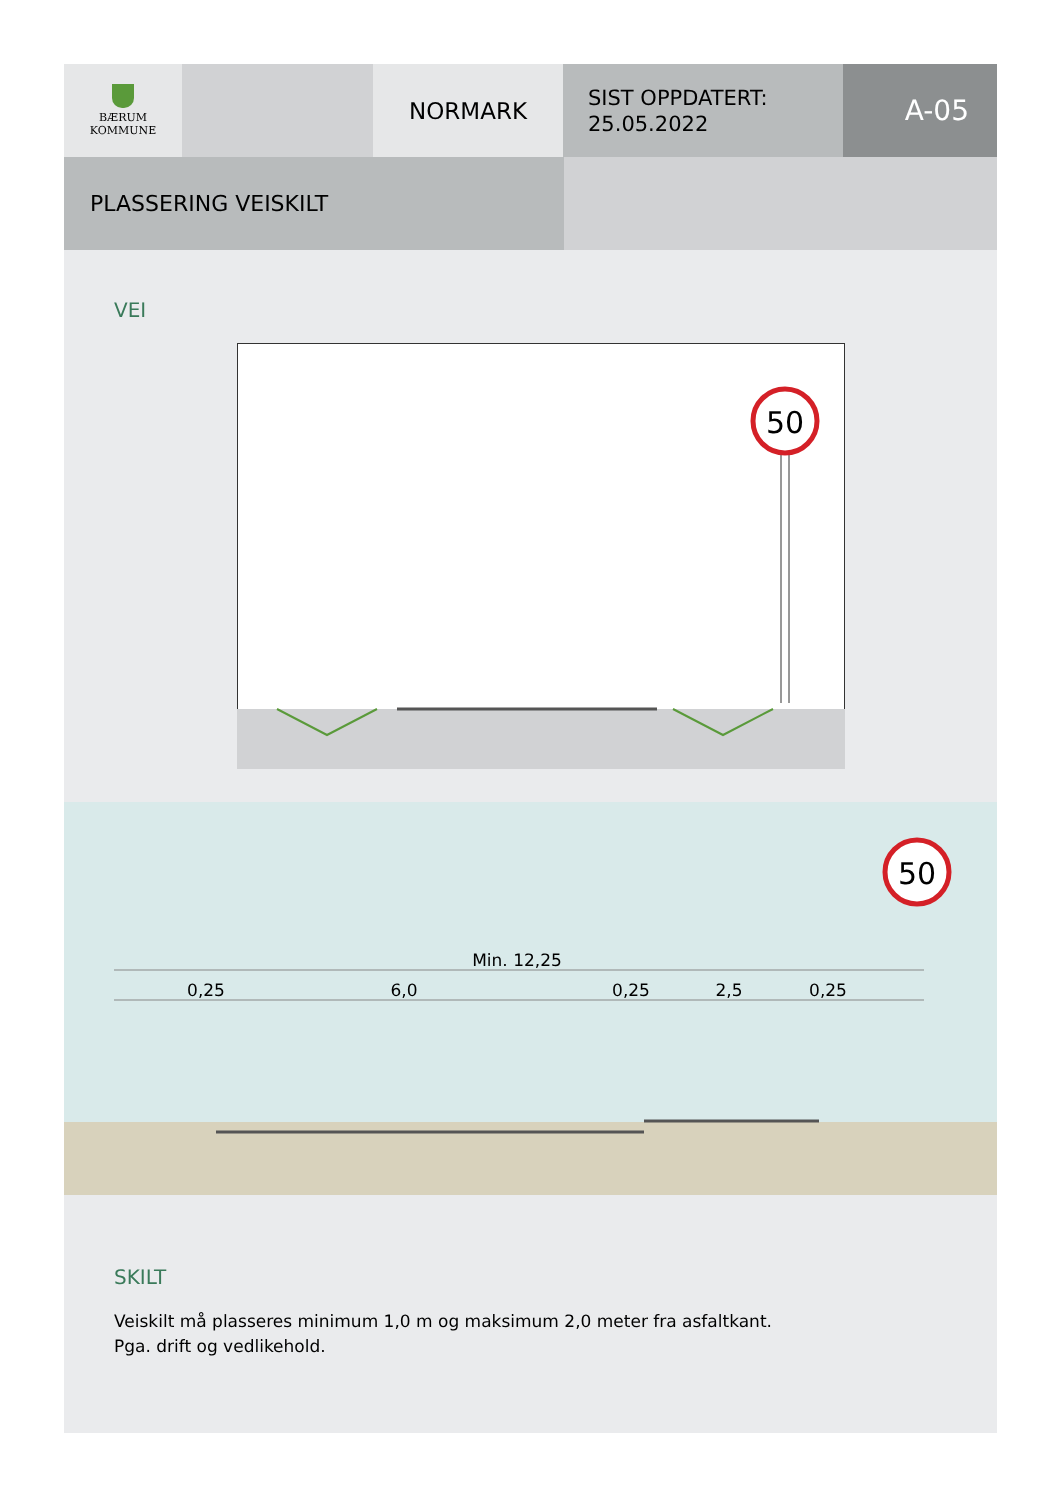BÆRUM
KOMMUNE
NORMARK
SIST OPPDATERT:
25.05.2022
A-05
PLASSERING VEISKILT
VEI
50
50
Min. 12,25
0,25
6,0
0,25
2,5
0,25
SKILT
Veiskilt må plasseres minimum 1,0 m og maksimum 2,0 meter fra asfaltkant.
Pga. drift og vedlikehold.